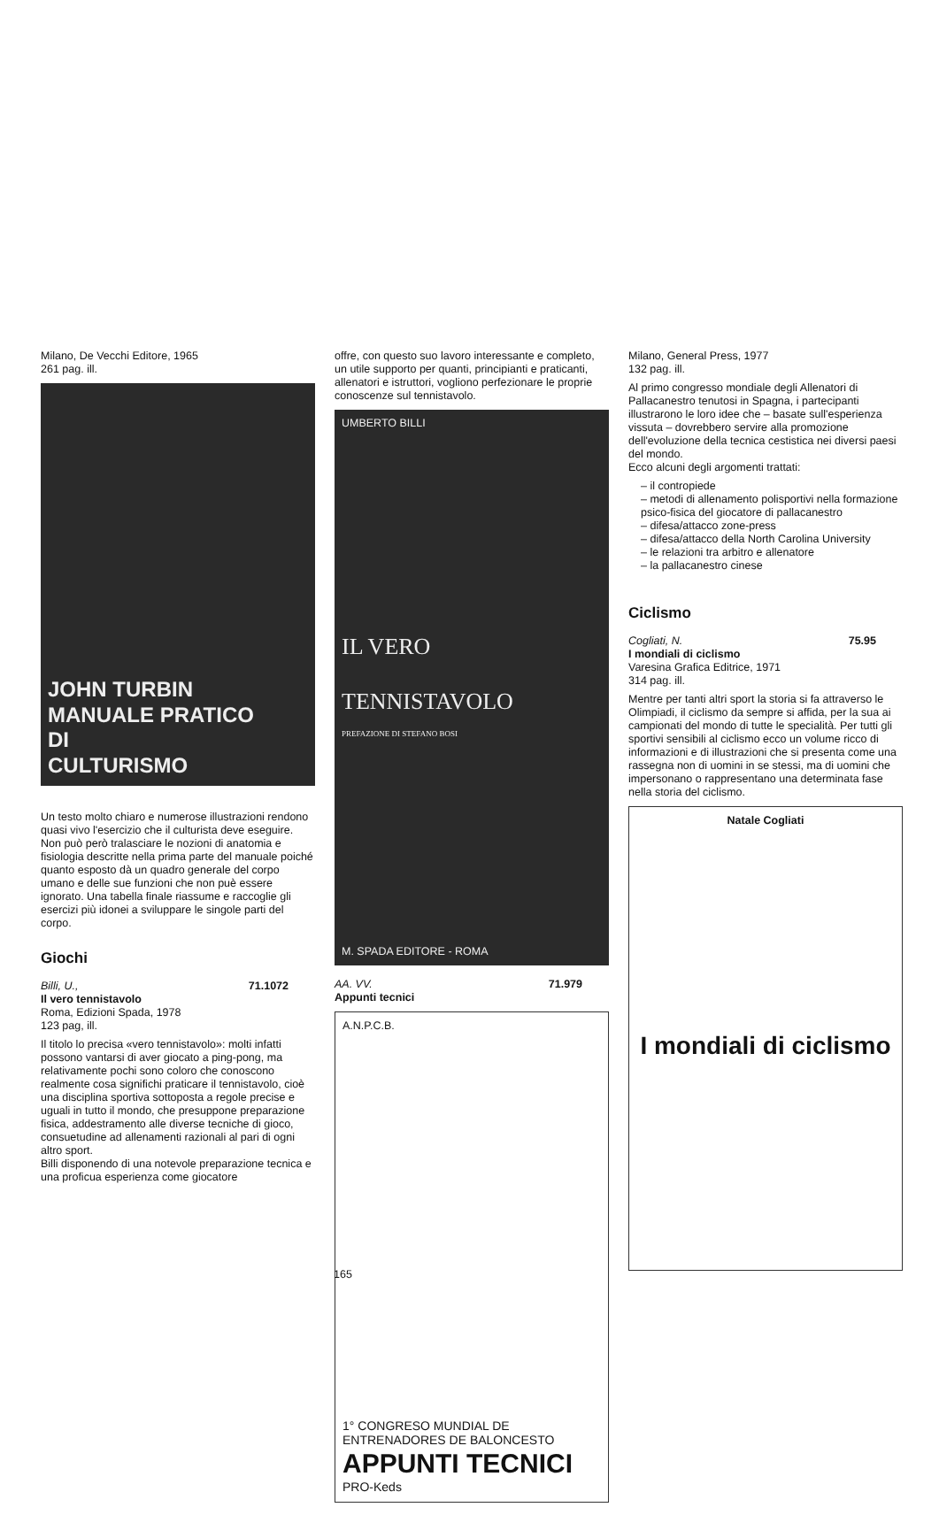Milano, De Vecchi Editore, 1965
261 pag. ill.
JOHN TURBIN
MANUALE PRATICO
DI
CULTURISMO
Un testo molto chiaro e numerose illustrazioni rendono quasi vivo l'esercizio che il culturista deve eseguire. Non può però tralasciare le nozioni di anatomia e fisiologia descritte nella prima parte del manuale poiché quanto esposto dà un quadro generale del corpo umano e delle sue funzioni che non puè essere ignorato. Una tabella finale riassume e raccoglie gli esercizi più idonei a sviluppare le singole parti del corpo.
Giochi
Billi, U., 71.1072
Il vero tennistavolo
Roma, Edizioni Spada, 1978
123 pag, ill.
Il titolo lo precisa «vero tennistavolo»: molti infatti possono vantarsi di aver giocato a ping-pong, ma relativamente pochi sono coloro che conoscono realmente cosa significhi praticare il tennistavolo, cioè una disciplina sportiva sottoposta a regole precise e uguali in tutto il mondo, che presuppone preparazione fisica, addestramento alle diverse tecniche di gioco, consuetudine ad allenamenti razionali al pari di ogni altro sport.
Billi disponendo di una notevole preparazione tecnica e una proficua esperienza come giocatore
offre, con questo suo lavoro interessante e completo, un utile supporto per quanti, principianti e praticanti, allenatori e istruttori, vogliono perfezionare le proprie conoscenze sul tennistavolo.
UMBERTO BILLI
IL VERO
TENNISTAVOLO
PREFAZIONE DI STEFANO BOSI
M. SPADA EDITORE - ROMA
AA. VV. 71.979
Appunti tecnici
A.N.P.C.B.
1° CONGRESO MUNDIAL DE ENTRENADORES DE BALONCESTO
APPUNTI TECNICI
PRO-Keds
Milano, General Press, 1977
132 pag. ill.
Al primo congresso mondiale degli Allenatori di Pallacanestro tenutosi in Spagna, i partecipanti illustrarono le loro idee che – basate sull'esperienza vissuta – dovrebbero servire alla promozione dell'evoluzione della tecnica cestistica nei diversi paesi del mondo.
Ecco alcuni degli argomenti trattati:
– il contropiede
– metodi di allenamento polisportivi nella formazione psico-fisica del giocatore di pallacanestro
– difesa/attacco zone-press
– difesa/attacco della North Carolina University
– le relazioni tra arbitro e allenatore
– la pallacanestro cinese
Ciclismo
Cogliati, N. 75.95
I mondiali di ciclismo
Varesina Grafica Editrice, 1971
314 pag. ill.
Mentre per tanti altri sport la storia si fa attraverso le Olimpiadi, il ciclismo da sempre si affida, per la sua ai campionati del mondo di tutte le specialità. Per tutti gli sportivi sensibili al ciclismo ecco un volume ricco di informazioni e di illustrazioni che si presenta come una rassegna non di uomini in se stessi, ma di uomini che impersonano o rappresentano una determinata fase nella storia del ciclismo.
Natale Cogliati
I mondiali di ciclismo
165